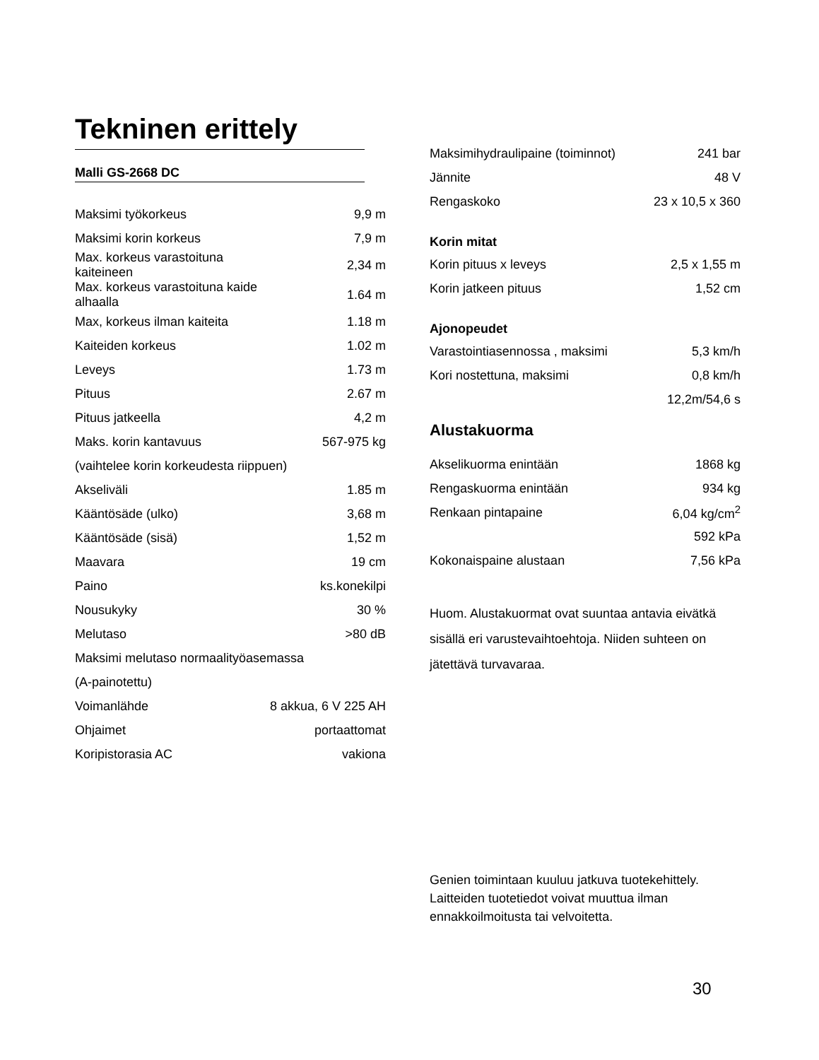Tekninen erittely
Malli GS-2668 DC
| Maksimi työkorkeus | 9,9 m |
| Maksimi korin korkeus | 7,9 m |
| Max. korkeus varastoituna kaiteineen | 2,34 m |
| Max. korkeus varastoituna kaide alhaalla | 1.64 m |
| Max, korkeus ilman kaiteita | 1.18 m |
| Kaiteiden korkeus | 1.02 m |
| Leveys | 1.73 m |
| Pituus | 2.67 m |
| Pituus jatkeella | 4,2 m |
| Maks. korin kantavuus | 567-975 kg |
| (vaihtelee korin korkeudesta riippuen) | |
| Akseliväli | 1.85 m |
| Kääntösäde (ulko) | 3,68 m |
| Kääntösäde (sisä) | 1,52 m |
| Maavara | 19 cm |
| Paino | ks.konekilpi |
| Nousukyky | 30 % |
| Melutaso | >80 dB |
| Maksimi melutaso normaalityöasemassa | |
| (A-painotettu) | |
| Voimanlähde | 8 akkua, 6 V 225 AH |
| Ohjaimet | portaattomat |
| Koripistorasia AC | vakiona |
| Maksimihydraulipaine (toiminnot) | 241 bar |
| Jännite | 48 V |
| Rengaskoko | 23 x 10,5 x 360 |
Korin mitat
| Korin pituus x leveys | 2,5 x 1,55 m |
| Korin jatkeen pituus | 1,52 cm |
Ajonopeudet
| Varastointiasennossa , maksimi | 5,3 km/h |
| Kori nostettuna, maksimi | 0,8 km/h |
| | 12,2m/54,6 s |
Alustakuorma
| Akselikuorma enintään | 1868 kg |
| Rengaskuorma enintään | 934 kg |
| Renkaan pintapaine | 6,04 kg/cm<sup>2</sup> |
| | 592 kPa |
| Kokonaispaine alustaan | 7,56 kPa |
Huom. Alustakuormat ovat suuntaa antavia eivätkä sisällä eri varustevaihtoehtoja. Niiden suhteen on jätettävä turvavaraa.
Genien toimintaan kuuluu jatkuva tuotekehittely. Laitteiden tuotetiedot voivat muuttua ilman ennakkoilmoitusta tai velvoitetta.
30